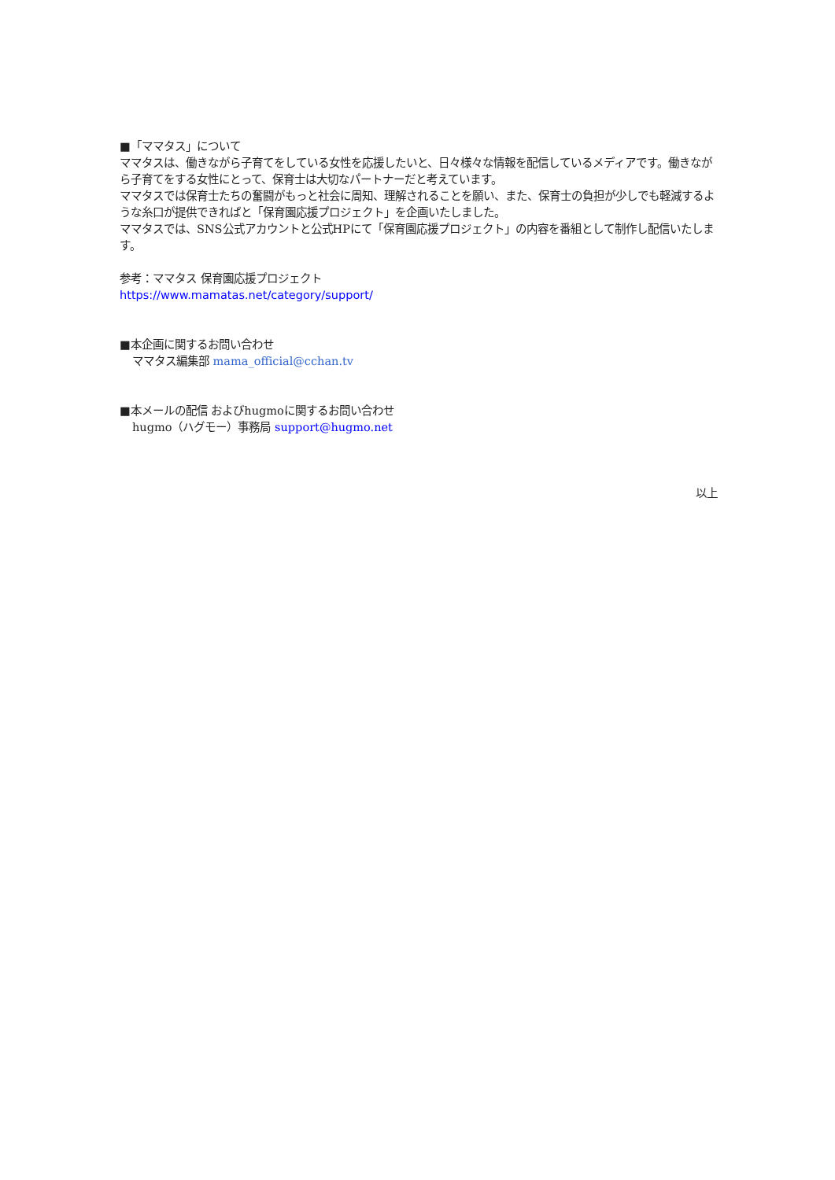■「ママタス」について
ママタスは、働きながら子育てをしている女性を応援したいと、日々様々な情報を配信しているメディアです。働きながら子育てをする女性にとって、保育士は大切なパートナーだと考えています。
ママタスでは保育士たちの奮闘がもっと社会に周知、理解されることを願い、また、保育士の負担が少しでも軽減するような糸口が提供できればと「保育園応援プロジェクト」を企画いたしました。
ママタスでは、SNS公式アカウントと公式HPにて「保育園応援プロジェクト」の内容を番組として制作し配信いたします。
参考：ママタス 保育園応援プロジェクト
https://www.mamatas.net/category/support/
■本企画に関するお問い合わせ
ママタス編集部 mama_official@cchan.tv
■本メールの配信 およびhugmoに関するお問い合わせ
hugmo（ハグモー）事務局 support@hugmo.net
以上